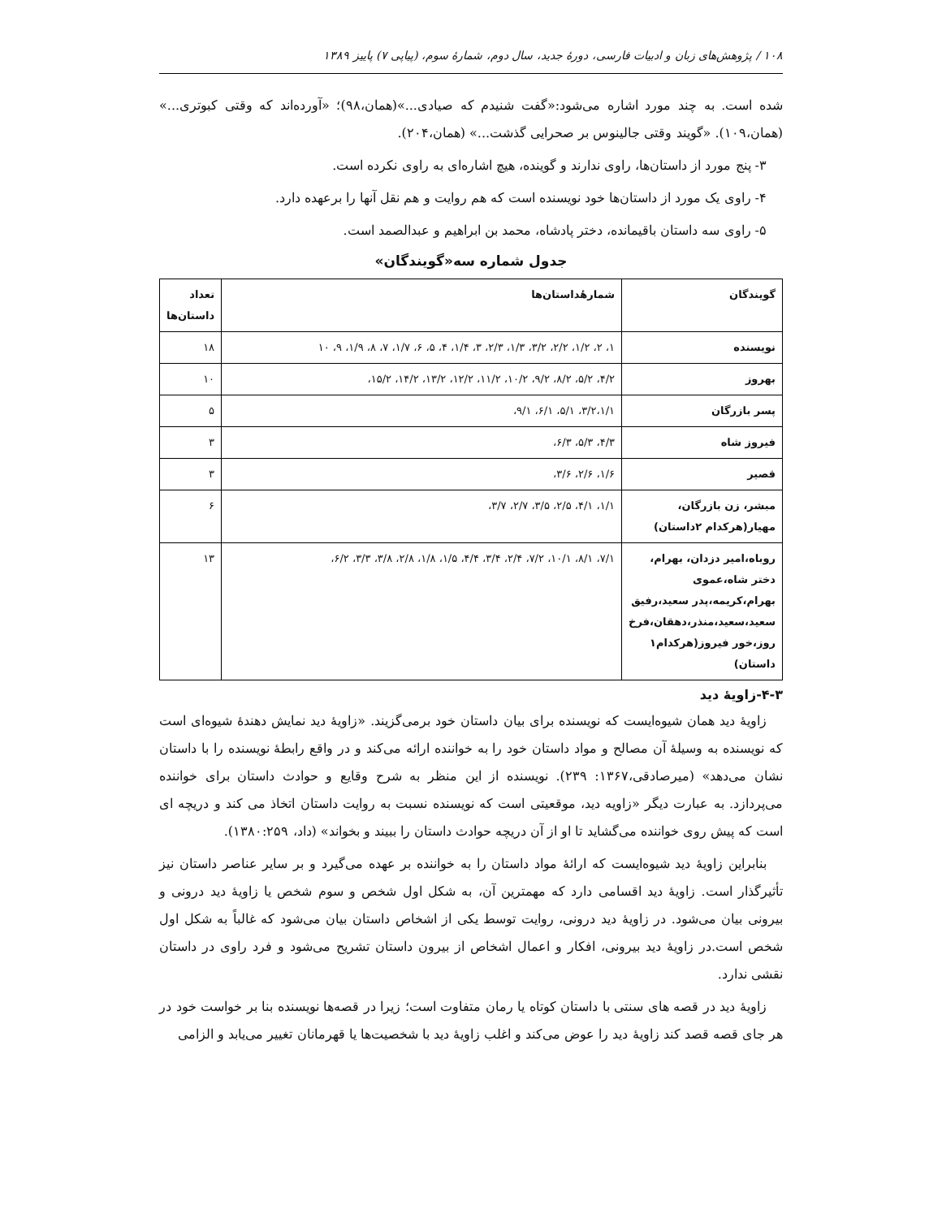۱۰۸ / پژوهش‌های زبان و ادبیات فارسی، دورهٔ جدید، سال دوم، شمارهٔ سوم، (پیاپی ۷) پاییز ۱۳۸۹
شده است. به چند مورد اشاره می‌شود:«گفت شنیدم که صیادی...»(همان،۹۸)؛ «آورده‌اند که وقتی کبوتری...» (همان،۱۰۹). «گویند وقتی جالینوس بر صحرایی گذشت...» (همان،۲۰۴).
۳- پنج مورد از داستان‌ها، راوی ندارند و گوینده، هیچ اشاره‌ای به راوی نکرده است.
۴- راوی یک مورد از داستان‌ها خود نویسنده است که هم روایت و هم نقل آنها را برعهده دارد.
۵- راوی سه داستان باقیمانده، دختر پادشاه، محمد بن ابراهیم و عبدالصمد است.
جدول شماره سه«گویندگان»
| گویندگان | شمارهٔداستان‌ها | تعداد داستان‌ها |
| --- | --- | --- |
| نویسنده | ۱، ۲، ۱/۲، ۲/۲، ۳/۲، ۱/۳، ۲/۳، ۳، ۱/۴، ۴، ۵، ۶، ۱/۷، ۷، ۸، ۱/۹، ۹، ۱۰ | ۱۸ |
| بهروز | ۴/۲، ۵/۲، ۸/۲، ۹/۲، ۱۰/۲، ۱۱/۲، ۱۲/۲، ۱۳/۲، ۱۴/۲، ۱۵/۲، | ۱۰ |
| پسر بازرگان | ۳/۲،۱/۱، ۵/۱، ۶/۱، ۹/۱، | ۵ |
| فیروز شاه | ۴/۳، ۵/۳، ۶/۳، | ۳ |
| قصیر | ۱/۶، ۲/۶، ۳/۶، | ۳ |
| مبشر، زن بازرگان، مهیار(هرکدام ۲داستان) | ۱/۱، ۴/۱، ۲/۵، ۳/۵، ۲/۷، ۳/۷، | ۶ |
| روباه،امیر دزدان، بهرام، دختر شاه،عموی بهرام،کریمه،پدر سعید،رفیق سعید،سعید،منذر،دهقان،فرخ روز،خور فیروز(هرکدام۱ داستان) | ۷/۱، ۸/۱، ۱۰/۱، ۷/۲، ۲/۴، ۳/۴، ۴/۴، ۱/۵، ۱/۸، ۲/۸، ۳/۸، ۳/۳، ۶/۲، | ۱۳ |
۴-۳-زاویهٔ دید
زاویهٔ دید همان شیوه‌ایست که نویسنده برای بیان داستان خود برمی‌گزیند. «زاویهٔ دید نمایش دهندهٔ شیوه‌ای است که نویسنده به وسیلهٔ آن مصالح و مواد داستان خود را به خواننده ارائه می‌کند و در واقع رابطهٔ نویسنده را با داستان نشان می‌دهد» (میرصادقی،۱۳۶۷: ۲۳۹). نویسنده از این منظر به شرح وقایع و حوادث داستان برای خواننده می‌پردازد. به عبارت دیگر «زاویه دید، موقعیتی است که نویسنده نسبت به روایت داستان اتخاذ می کند و دریچه ای است که پیش روی خواننده می‌گشاید تا او از آن دریچه حوادث داستان را ببیند و بخواند» (داد، ۱۳۸۰:۲۵۹).
بنابراین زاویهٔ دید شیوه‌ایست که ارائهٔ مواد داستان را به خواننده بر عهده می‌گیرد و بر سایر عناصر داستان نیز تأثیرگذار است. زاویهٔ دید اقسامی دارد که مهمترین آن، به شکل اول شخص و سوم شخص یا زاویهٔ دید درونی و بیرونی بیان می‌شود. در زاویهٔ دید درونی، روایت توسط یکی از اشخاص داستان بیان می‌شود که غالباً به شکل اول شخص است.در زاویهٔ دید بیرونی، افکار و اعمال اشخاص از بیرون داستان تشریح می‌شود و فرد راوی در داستان نقشی ندارد.
زاویهٔ دید در قصه های سنتی با داستان کوتاه یا رمان متفاوت است؛ زیرا در قصه‌ها نویسنده بنا بر خواست خود در هر جای قصه قصد کند زاویهٔ دید را عوض می‌کند و اغلب زاویهٔ دید با شخصیت‌ها یا قهرمانان تغییر می‌یابد و الزامی